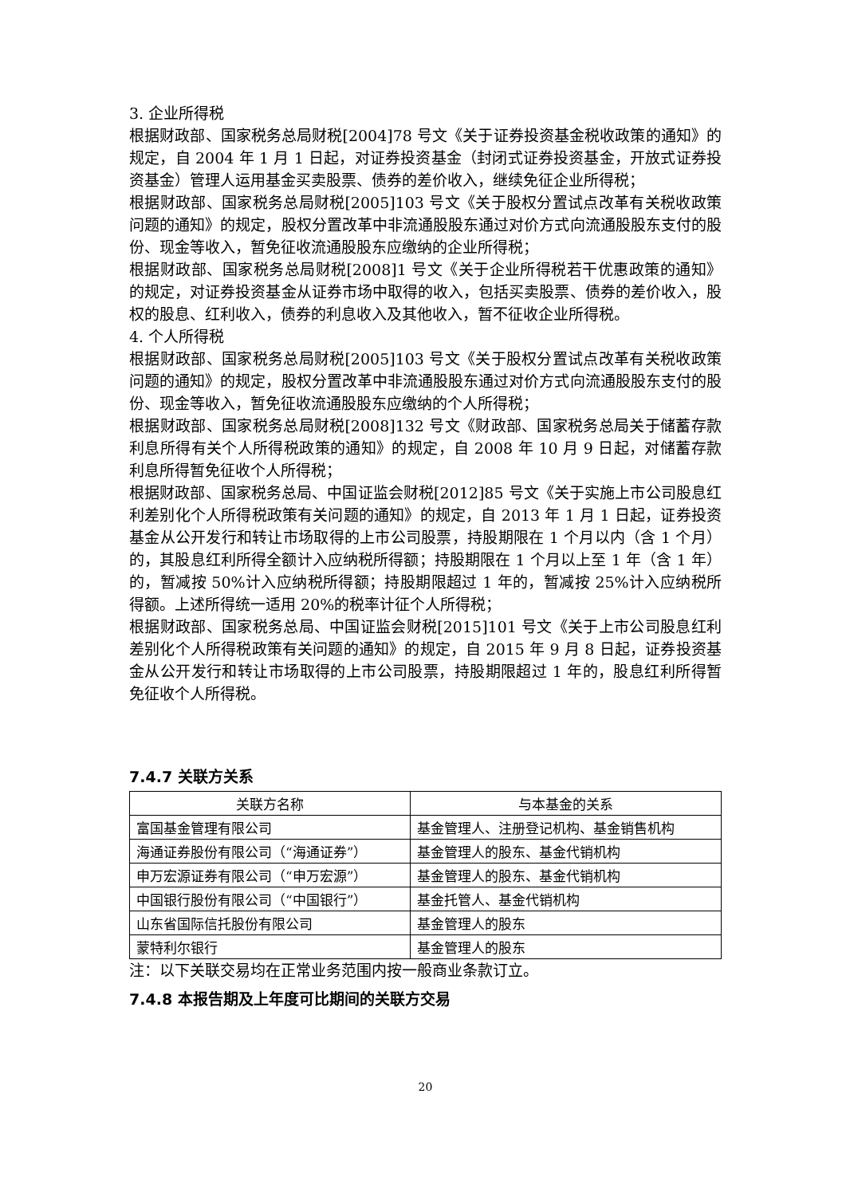3. 企业所得税
根据财政部、国家税务总局财税[2004]78 号文《关于证券投资基金税收政策的通知》的规定，自 2004 年 1 月 1 日起，对证券投资基金（封闭式证券投资基金，开放式证券投资基金）管理人运用基金买卖股票、债券的差价收入，继续免征企业所得税；
根据财政部、国家税务总局财税[2005]103 号文《关于股权分置试点改革有关税收政策问题的通知》的规定，股权分置改革中非流通股股东通过对价方式向流通股股东支付的股份、现金等收入，暂免征收流通股股东应缴纳的企业所得税；
根据财政部、国家税务总局财税[2008]1 号文《关于企业所得税若干优惠政策的通知》的规定，对证券投资基金从证券市场中取得的收入，包括买卖股票、债券的差价收入，股权的股息、红利收入，债券的利息收入及其他收入，暂不征收企业所得税。
4. 个人所得税
根据财政部、国家税务总局财税[2005]103 号文《关于股权分置试点改革有关税收政策问题的通知》的规定，股权分置改革中非流通股股东通过对价方式向流通股股东支付的股份、现金等收入，暂免征收流通股股东应缴纳的个人所得税；
根据财政部、国家税务总局财税[2008]132 号文《财政部、国家税务总局关于储蓄存款利息所得有关个人所得税政策的通知》的规定，自 2008 年 10 月 9 日起，对储蓄存款利息所得暂免征收个人所得税；
根据财政部、国家税务总局、中国证监会财税[2012]85 号文《关于实施上市公司股息红利差别化个人所得税政策有关问题的通知》的规定，自 2013 年 1 月 1 日起，证券投资基金从公开发行和转让市场取得的上市公司股票，持股期限在 1 个月以内（含 1 个月）的，其股息红利所得全额计入应纳税所得额；持股期限在 1 个月以上至 1 年（含 1 年）的，暂减按 50%计入应纳税所得额；持股期限超过 1 年的，暂减按 25%计入应纳税所得额。上述所得统一适用 20%的税率计征个人所得税；
根据财政部、国家税务总局、中国证监会财税[2015]101 号文《关于上市公司股息红利差别化个人所得税政策有关问题的通知》的规定，自 2015 年 9 月 8 日起，证券投资基金从公开发行和转让市场取得的上市公司股票，持股期限超过 1 年的，股息红利所得暂免征收个人所得税。
7.4.7 关联方关系
| 关联方名称 | 与本基金的关系 |
| --- | --- |
| 富国基金管理有限公司 | 基金管理人、注册登记机构、基金销售机构 |
| 海通证券股份有限公司（“海通证券”） | 基金管理人的股东、基金代销机构 |
| 申万宏源证券有限公司（“申万宏源”） | 基金管理人的股东、基金代销机构 |
| 中国银行股份有限公司（“中国银行”） | 基金托管人、基金代销机构 |
| 山东省国际信托股份有限公司 | 基金管理人的股东 |
| 蒙特利尔银行 | 基金管理人的股东 |
注：以下关联交易均在正常业务范围内按一般商业条款订立。
7.4.8 本报告期及上年度可比期间的关联方交易
20